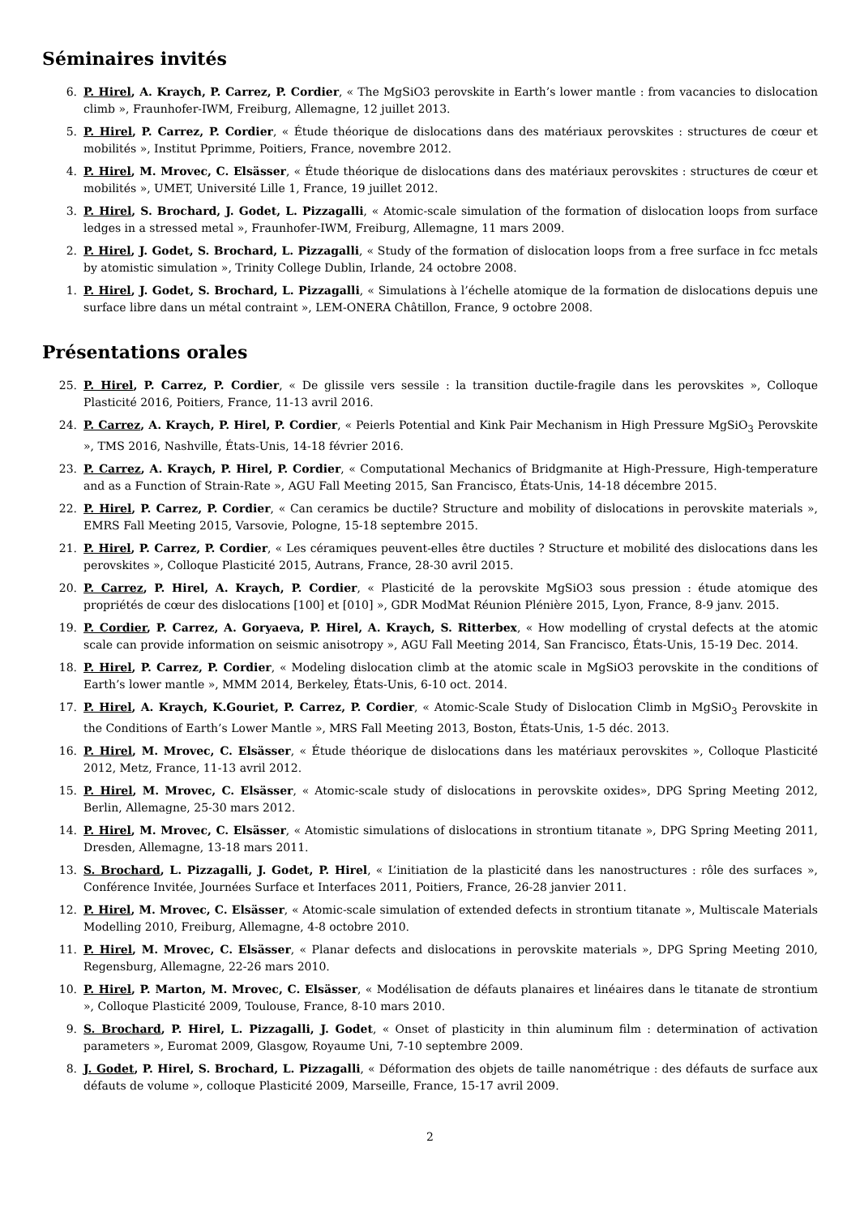Séminaires invités
6. P. Hirel, A. Kraych, P. Carrez, P. Cordier, « The MgSiO3 perovskite in Earth’s lower mantle : from vacancies to dislocation climb », Fraunhofer-IWM, Freiburg, Allemagne, 12 juillet 2013.
5. P. Hirel, P. Carrez, P. Cordier, « Étude théorique de dislocations dans des matériaux perovskites : structures de cœur et mobilités », Institut Pprimme, Poitiers, France, novembre 2012.
4. P. Hirel, M. Mrovec, C. Elsässer, « Étude théorique de dislocations dans des matériaux perovskites : structures de cœur et mobilités », UMET, Université Lille 1, France, 19 juillet 2012.
3. P. Hirel, S. Brochard, J. Godet, L. Pizzagalli, « Atomic-scale simulation of the formation of dislocation loops from surface ledges in a stressed metal », Fraunhofer-IWM, Freiburg, Allemagne, 11 mars 2009.
2. P. Hirel, J. Godet, S. Brochard, L. Pizzagalli, « Study of the formation of dislocation loops from a free surface in fcc metals by atomistic simulation », Trinity College Dublin, Irlande, 24 octobre 2008.
1. P. Hirel, J. Godet, S. Brochard, L. Pizzagalli, « Simulations à l’échelle atomique de la formation de dislocations depuis une surface libre dans un métal contraint », LEM-ONERA Châtillon, France, 9 octobre 2008.
Présentations orales
25. P. Hirel, P. Carrez, P. Cordier, « De glissile vers sessile : la transition ductile-fragile dans les perovskites », Colloque Plasticité 2016, Poitiers, France, 11-13 avril 2016.
24. P. Carrez, A. Kraych, P. Hirel, P. Cordier, « Peierls Potential and Kink Pair Mechanism in High Pressure MgSiO<sub>3</sub> Perovskite », TMS 2016, Nashville, États-Unis, 14-18 février 2016.
23. P. Carrez, A. Kraych, P. Hirel, P. Cordier, « Computational Mechanics of Bridgmanite at High-Pressure, High-temperature and as a Function of Strain-Rate », AGU Fall Meeting 2015, San Francisco, États-Unis, 14-18 décembre 2015.
22. P. Hirel, P. Carrez, P. Cordier, « Can ceramics be ductile? Structure and mobility of dislocations in perovskite materials », EMRS Fall Meeting 2015, Varsovie, Pologne, 15-18 septembre 2015.
21. P. Hirel, P. Carrez, P. Cordier, « Les céramiques peuvent-elles être ductiles ? Structure et mobilité des dislocations dans les perovskites », Colloque Plasticité 2015, Autrans, France, 28-30 avril 2015.
20. P. Carrez, P. Hirel, A. Kraych, P. Cordier, « Plasticité de la perovskite MgSiO3 sous pression : étude atomique des propriétés de cœur des dislocations [100] et [010] », GDR ModMat Réunion Plénière 2015, Lyon, France, 8-9 janv. 2015.
19. P. Cordier, P. Carrez, A. Goryaeva, P. Hirel, A. Kraych, S. Ritterbex, « How modelling of crystal defects at the atomic scale can provide information on seismic anisotropy », AGU Fall Meeting 2014, San Francisco, États-Unis, 15-19 Dec. 2014.
18. P. Hirel, P. Carrez, P. Cordier, « Modeling dislocation climb at the atomic scale in MgSiO3 perovskite in the conditions of Earth’s lower mantle », MMM 2014, Berkeley, États-Unis, 6-10 oct. 2014.
17. P. Hirel, A. Kraych, K.Gouriet, P. Carrez, P. Cordier, « Atomic-Scale Study of Dislocation Climb in MgSiO<sub>3</sub> Perovskite in the Conditions of Earth’s Lower Mantle », MRS Fall Meeting 2013, Boston, États-Unis, 1-5 déc. 2013.
16. P. Hirel, M. Mrovec, C. Elsässer, « Étude théorique de dislocations dans les matériaux perovskites », Colloque Plasticité 2012, Metz, France, 11-13 avril 2012.
15. P. Hirel, M. Mrovec, C. Elsässer, « Atomic-scale study of dislocations in perovskite oxides», DPG Spring Meeting 2012, Berlin, Allemagne, 25-30 mars 2012.
14. P. Hirel, M. Mrovec, C. Elsässer, « Atomistic simulations of dislocations in strontium titanate », DPG Spring Meeting 2011, Dresden, Allemagne, 13-18 mars 2011.
13. S. Brochard, L. Pizzagalli, J. Godet, P. Hirel, « L’initiation de la plasticité dans les nanostructures : rôle des surfaces », Conférence Invitée, Journées Surface et Interfaces 2011, Poitiers, France, 26-28 janvier 2011.
12. P. Hirel, M. Mrovec, C. Elsässer, « Atomic-scale simulation of extended defects in strontium titanate », Multiscale Materials Modelling 2010, Freiburg, Allemagne, 4-8 octobre 2010.
11. P. Hirel, M. Mrovec, C. Elsässer, « Planar defects and dislocations in perovskite materials », DPG Spring Meeting 2010, Regensburg, Allemagne, 22-26 mars 2010.
10. P. Hirel, P. Marton, M. Mrovec, C. Elsässer, « Modélisation de défauts planaires et linéaires dans le titanate de strontium », Colloque Plasticité 2009, Toulouse, France, 8-10 mars 2010.
9. S. Brochard, P. Hirel, L. Pizzagalli, J. Godet, « Onset of plasticity in thin aluminum film : determination of activation parameters », Euromat 2009, Glasgow, Royaume Uni, 7-10 septembre 2009.
8. J. Godet, P. Hirel, S. Brochard, L. Pizzagalli, « Déformation des objets de taille nanométrique : des défauts de surface aux défauts de volume », colloque Plasticité 2009, Marseille, France, 15-17 avril 2009.
2